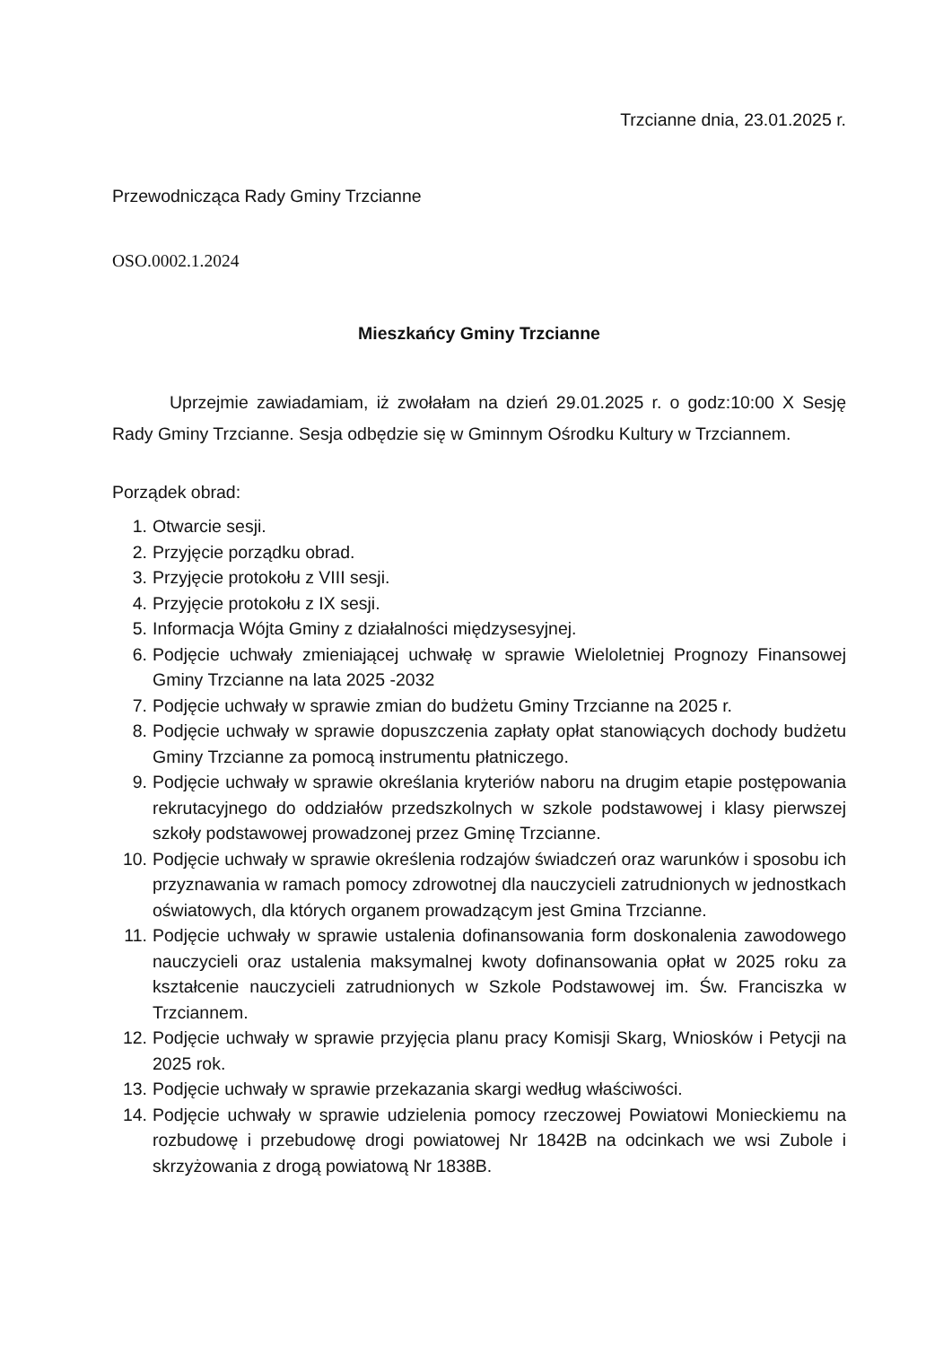Trzcianne dnia, 23.01.2025 r.
Przewodnicząca Rady Gminy Trzcianne
OSO.0002.1.2024
Mieszkańcy Gminy Trzcianne
Uprzejmie zawiadamiam, iż zwołałam na dzień 29.01.2025 r. o godz:10:00 X Sesję Rady Gminy Trzcianne. Sesja odbędzie się w Gminnym Ośrodku Kultury w Trzciannem.
Porządek obrad:
1. Otwarcie sesji.
2. Przyjęcie porządku obrad.
3. Przyjęcie protokołu z VIII sesji.
4. Przyjęcie protokołu z IX sesji.
5. Informacja Wójta Gminy z działalności międzysesyjnej.
6. Podjęcie uchwały zmieniającej uchwałę w sprawie Wieloletniej Prognozy Finansowej Gminy Trzcianne na lata 2025 -2032
7. Podjęcie uchwały w sprawie zmian do budżetu Gminy Trzcianne na 2025 r.
8. Podjęcie uchwały w sprawie dopuszczenia zapłaty opłat stanowiących dochody budżetu Gminy Trzcianne za pomocą instrumentu płatniczego.
9. Podjęcie uchwały w sprawie określania kryteriów naboru na drugim etapie postępowania rekrutacyjnego do oddziałów przedszkolnych w szkole podstawowej i klasy pierwszej szkoły podstawowej prowadzonej przez Gminę Trzcianne.
10. Podjęcie uchwały w sprawie określenia rodzajów świadczeń oraz warunków i sposobu ich przyznawania w ramach pomocy zdrowotnej dla nauczycieli zatrudnionych w jednostkach oświatowych, dla których organem prowadzącym jest Gmina Trzcianne.
11. Podjęcie uchwały w sprawie ustalenia dofinansowania form doskonalenia zawodowego nauczycieli oraz ustalenia maksymalnej kwoty dofinansowania opłat w 2025 roku za kształcenie nauczycieli zatrudnionych w Szkole Podstawowej im. Św. Franciszka w Trzciannem.
12. Podjęcie uchwały w sprawie przyjęcia planu pracy Komisji Skarg, Wniosków i Petycji na 2025 rok.
13. Podjęcie uchwały w sprawie przekazania skargi według właściwości.
14. Podjęcie uchwały w sprawie udzielenia pomocy rzeczowej Powiatowi Monieckiemu na rozbudowę i przebudowę drogi powiatowej Nr 1842B na odcinkach we wsi Zubole i skrzyżowania z drogą powiatową Nr 1838B.